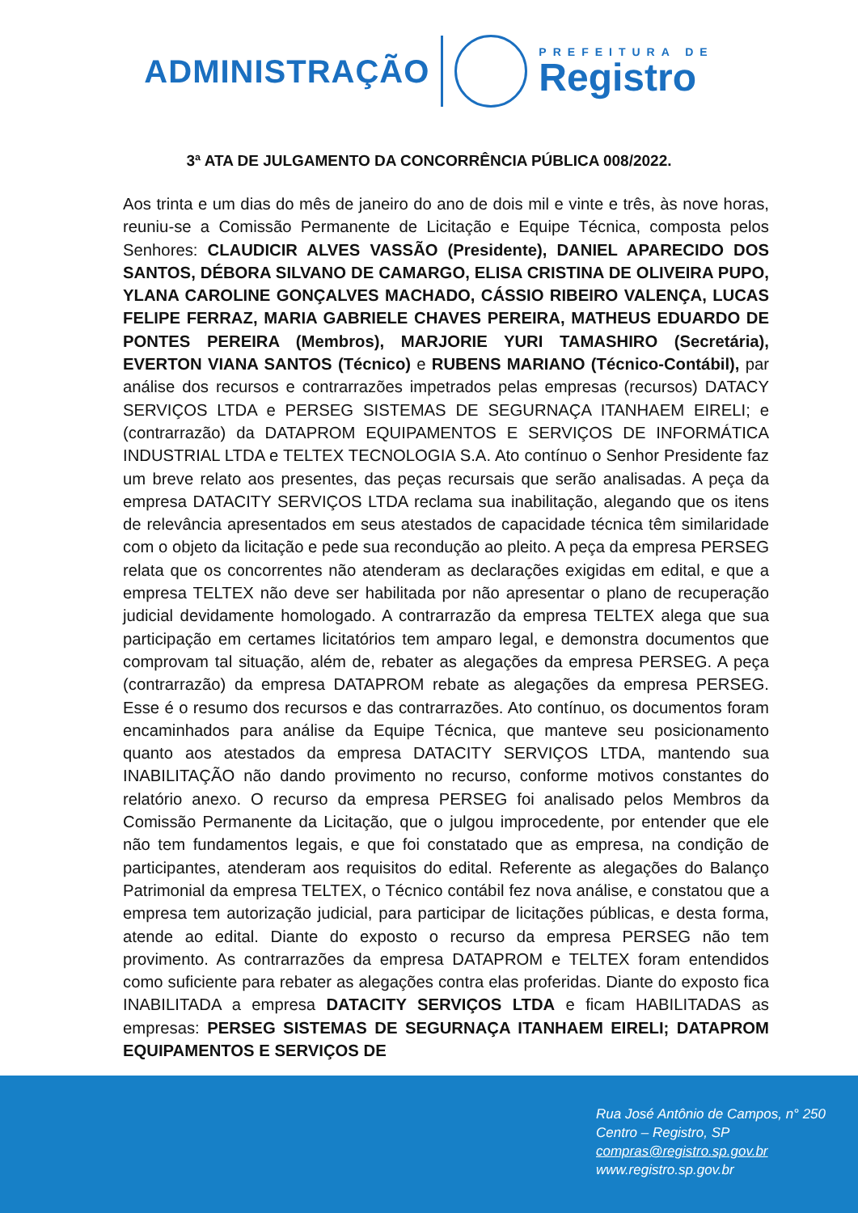ADMINISTRAÇÃO
PREFEITURA DE
Registro
3ª ATA DE JULGAMENTO DA CONCORRÊNCIA PÚBLICA 008/2022.
Aos trinta e um dias do mês de janeiro do ano de dois mil e vinte e três, às nove horas, reuniu-se a Comissão Permanente de Licitação e Equipe Técnica, composta pelos Senhores: CLAUDICIR ALVES VASSÃO (Presidente), DANIEL APARECIDO DOS SANTOS, DÉBORA SILVANO DE CAMARGO, ELISA CRISTINA DE OLIVEIRA PUPO, YLANA CAROLINE GONÇALVES MACHADO, CÁSSIO RIBEIRO VALENÇA, LUCAS FELIPE FERRAZ, MARIA GABRIELE CHAVES PEREIRA, MATHEUS EDUARDO DE PONTES PEREIRA (Membros), MARJORIE YURI TAMASHIRO (Secretária), EVERTON VIANA SANTOS (Técnico) e RUBENS MARIANO (Técnico-Contábil), par análise dos recursos e contrarrazões impetrados pelas empresas (recursos) DATACY SERVIÇOS LTDA e PERSEG SISTEMAS DE SEGURNAÇA ITANHAEM EIRELI; e (contrarrazão) da DATAPROM EQUIPAMENTOS E SERVIÇOS DE INFORMÁTICA INDUSTRIAL LTDA e TELTEX TECNOLOGIA S.A. Ato contínuo o Senhor Presidente faz um breve relato aos presentes, das peças recursais que serão analisadas. A peça da empresa DATACITY SERVIÇOS LTDA reclama sua inabilitação, alegando que os itens de relevância apresentados em seus atestados de capacidade técnica têm similaridade com o objeto da licitação e pede sua recondução ao pleito. A peça da empresa PERSEG relata que os concorrentes não atenderam as declarações exigidas em edital, e que a empresa TELTEX não deve ser habilitada por não apresentar o plano de recuperação judicial devidamente homologado. A contrarrazão da empresa TELTEX alega que sua participação em certames licitatórios tem amparo legal, e demonstra documentos que comprovam tal situação, além de, rebater as alegações da empresa PERSEG. A peça (contrarrazão) da empresa DATAPROM rebate as alegações da empresa PERSEG. Esse é o resumo dos recursos e das contrarrazões. Ato contínuo, os documentos foram encaminhados para análise da Equipe Técnica, que manteve seu posicionamento quanto aos atestados da empresa DATACITY SERVIÇOS LTDA, mantendo sua INABILITAÇÃO não dando provimento no recurso, conforme motivos constantes do relatório anexo. O recurso da empresa PERSEG foi analisado pelos Membros da Comissão Permanente da Licitação, que o julgou improcedente, por entender que ele não tem fundamentos legais, e que foi constatado que as empresa, na condição de participantes, atenderam aos requisitos do edital. Referente as alegações do Balanço Patrimonial da empresa TELTEX, o Técnico contábil fez nova análise, e constatou que a empresa tem autorização judicial, para participar de licitações públicas, e desta forma, atende ao edital. Diante do exposto o recurso da empresa PERSEG não tem provimento. As contrarrazões da empresa DATAPROM e TELTEX foram entendidos como suficiente para rebater as alegações contra elas proferidas. Diante do exposto fica INABILITADA a empresa DATACITY SERVIÇOS LTDA e ficam HABILITADAS as empresas: PERSEG SISTEMAS DE SEGURNAÇA ITANHAEM EIRELI; DATAPROM EQUIPAMENTOS E SERVIÇOS DE
Rua José Antônio de Campos, n° 250
Centro – Registro, SP
compras@registro.sp.gov.br
www.registro.sp.gov.br